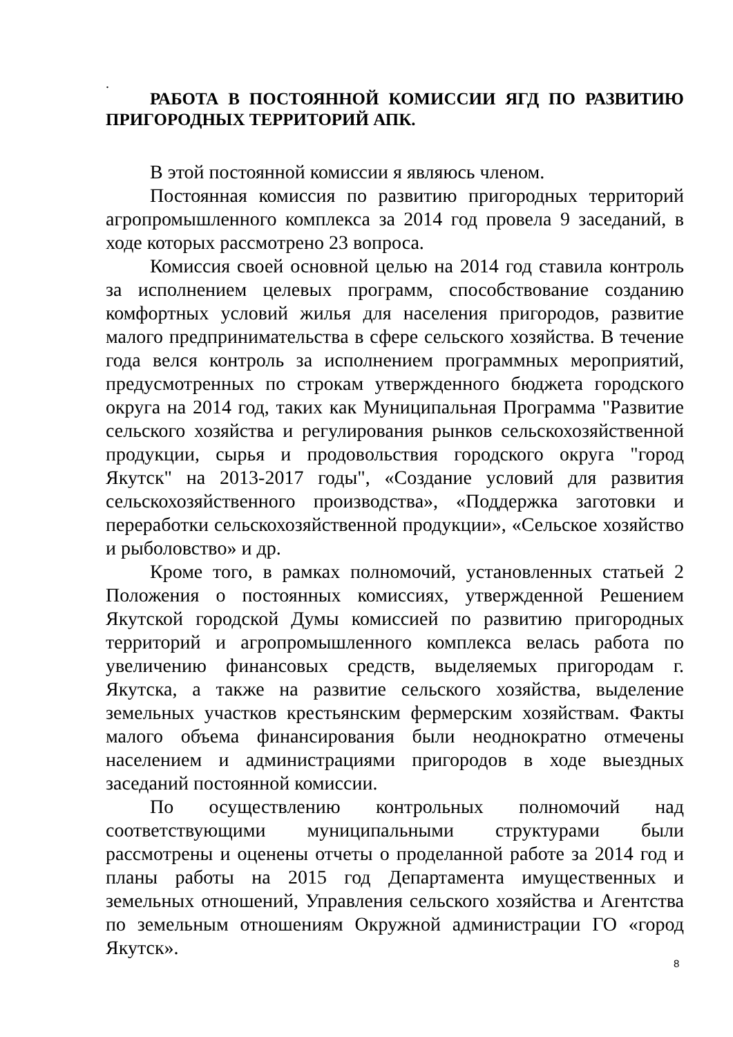.
РАБОТА В ПОСТОЯННОЙ КОМИССИИ ЯГД ПО РАЗВИТИЮ ПРИГОРОДНЫХ ТЕРРИТОРИЙ АПК.
В этой постоянной комиссии я являюсь членом.
Постоянная комиссия по развитию пригородных территорий агропромышленного комплекса за 2014 год провела 9 заседаний, в ходе которых рассмотрено 23 вопроса.
Комиссия своей основной целью на 2014 год ставила контроль за исполнением целевых программ, способствование созданию комфортных условий жилья для населения пригородов, развитие малого предпринимательства в сфере сельского хозяйства. В течение года велся контроль за исполнением программных мероприятий, предусмотренных по строкам утвержденного бюджета городского округа на 2014 год, таких как Муниципальная Программа "Развитие сельского хозяйства и регулирования рынков сельскохозяйственной продукции, сырья и продовольствия городского округа "город Якутск" на 2013-2017 годы", «Создание условий для развития сельскохозяйственного производства», «Поддержка заготовки и переработки сельскохозяйственной продукции», «Сельское хозяйство и рыболовство» и др.
Кроме того, в рамках полномочий, установленных статьей 2 Положения о постоянных комиссиях, утвержденной Решением Якутской городской Думы комиссией по развитию пригородных территорий и агропромышленного комплекса велась работа по увеличению финансовых средств, выделяемых пригородам г. Якутска, а также на развитие сельского хозяйства, выделение земельных участков крестьянским фермерским хозяйствам. Факты малого объема финансирования были неоднократно отмечены населением и администрациями пригородов в ходе выездных заседаний постоянной комиссии.
По осуществлению контрольных полномочий над соответствующими муниципальными структурами были рассмотрены и оценены отчеты о проделанной работе за 2014 год и планы работы на 2015 год Департамента имущественных и земельных отношений, Управления сельского хозяйства и Агентства по земельным отношениям Окружной администрации ГО «город Якутск».
8